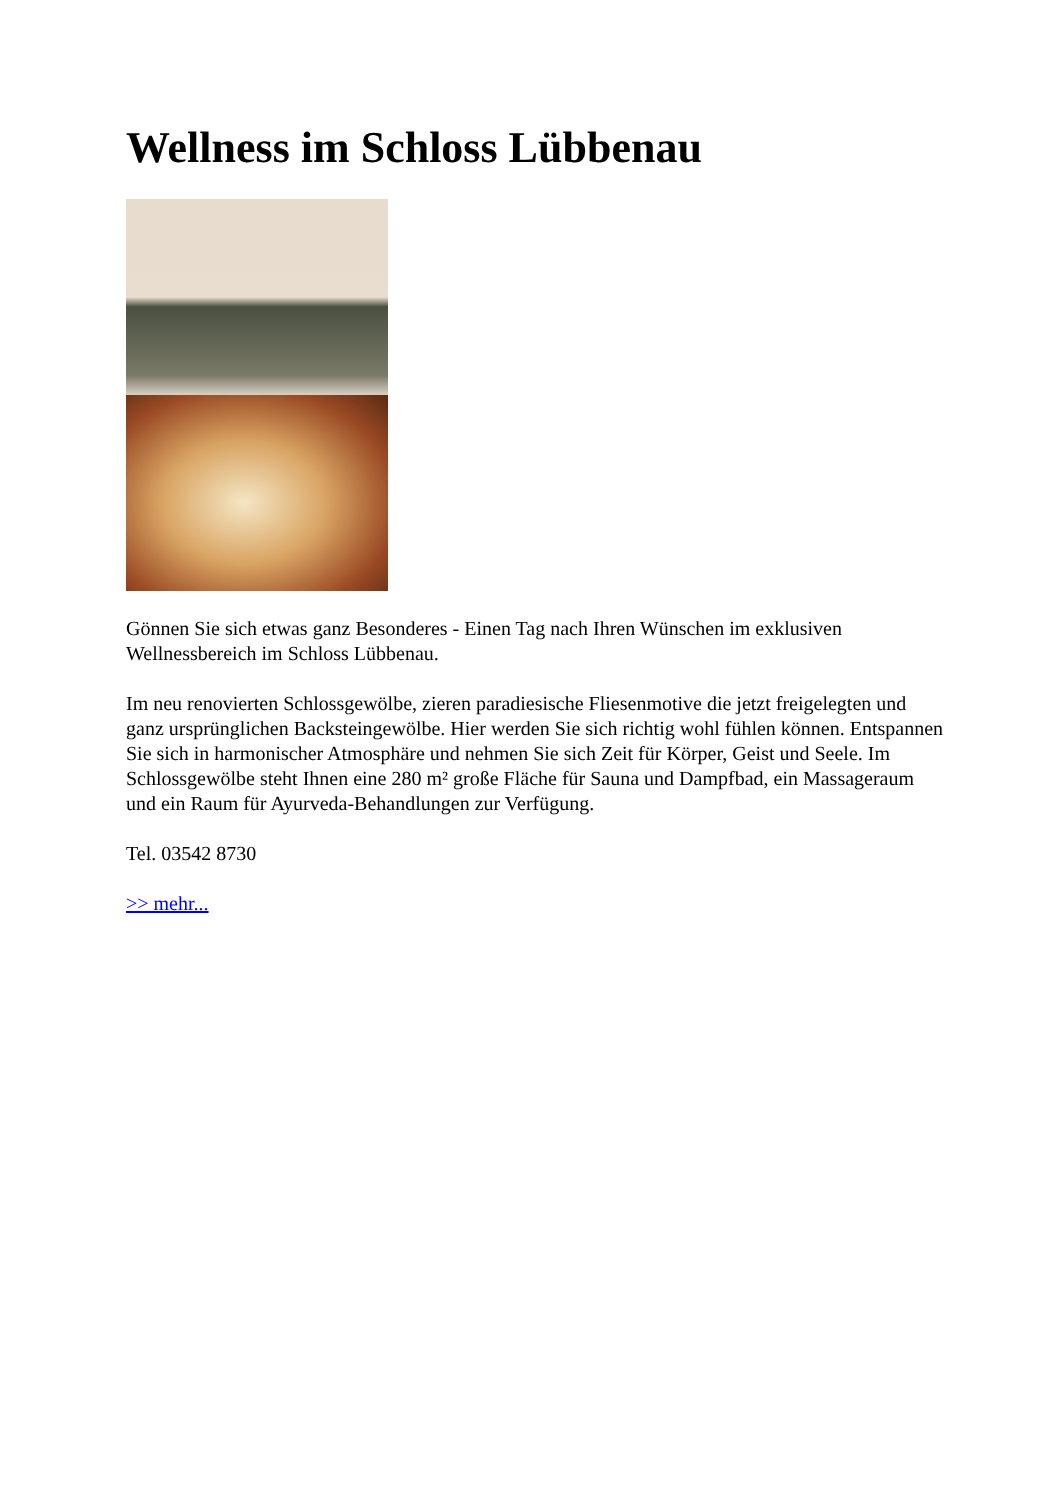Wellness im Schloss Lübbenau
Gönnen Sie sich etwas ganz Besonderes - Einen Tag nach Ihren Wünschen im exklusiven Wellnessbereich im Schloss Lübbenau.
Im neu renovierten Schlossgewölbe, zieren paradiesische Fliesenmotive die jetzt freigelegten und ganz ursprünglichen Backsteingewölbe. Hier werden Sie sich richtig wohl fühlen können. Entspannen Sie sich in harmonischer Atmosphäre und nehmen Sie sich Zeit für Körper, Geist und Seele. Im Schlossgewölbe steht Ihnen eine 280 m² große Fläche für Sauna und Dampfbad, ein Massageraum und ein Raum für Ayurveda-Behandlungen zur Verfügung.
Tel. 03542 8730
>> mehr...